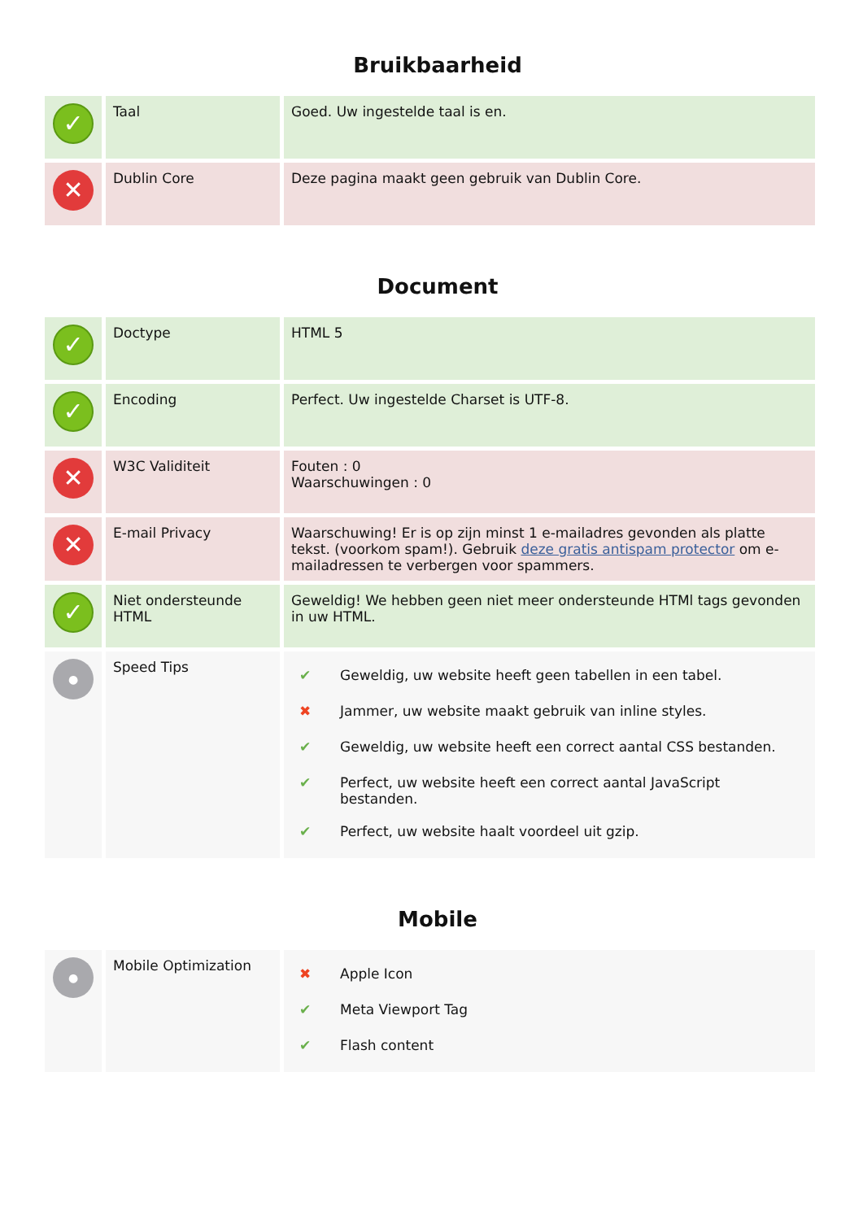Bruikbaarheid
| ✓ | Taal | Goed. Uw ingestelde taal is en. |
| ✕ | Dublin Core | Deze pagina maakt geen gebruik van Dublin Core. |
Document
| ✓ | Doctype | HTML 5 |
| ✓ | Encoding | Perfect. Uw ingestelde Charset is UTF-8. |
| ✕ | W3C Validiteit | Fouten : 0 Waarschuwingen : 0 |
| ✕ | E-mail Privacy | Waarschuwing! Er is op zijn minst 1 e-mailadres gevonden als platte tekst. (voorkom spam!). Gebruik deze gratis antispam protector om e-mailadressen te verbergen voor spammers. |
| ✓ | Niet ondersteunde HTML | Geweldig! We hebben geen niet meer ondersteunde HTMl tags gevonden in uw HTML. |
| ● | Speed Tips | / ✔ / Geweldig, uw website heeft geen tabellen in een tabel. / / ✖ / Jammer, uw website maakt gebruik van inline styles. / / ✔ / Geweldig, uw website heeft een correct aantal CSS bestanden. / / ✔ / Perfect, uw website heeft een correct aantal JavaScript bestanden. / / ✔ / Perfect, uw website haalt voordeel uit gzip. / |
Mobile
| ● | Mobile Optimization | / ✖ / Apple Icon / / ✔ / Meta Viewport Tag / / ✔ / Flash content / |